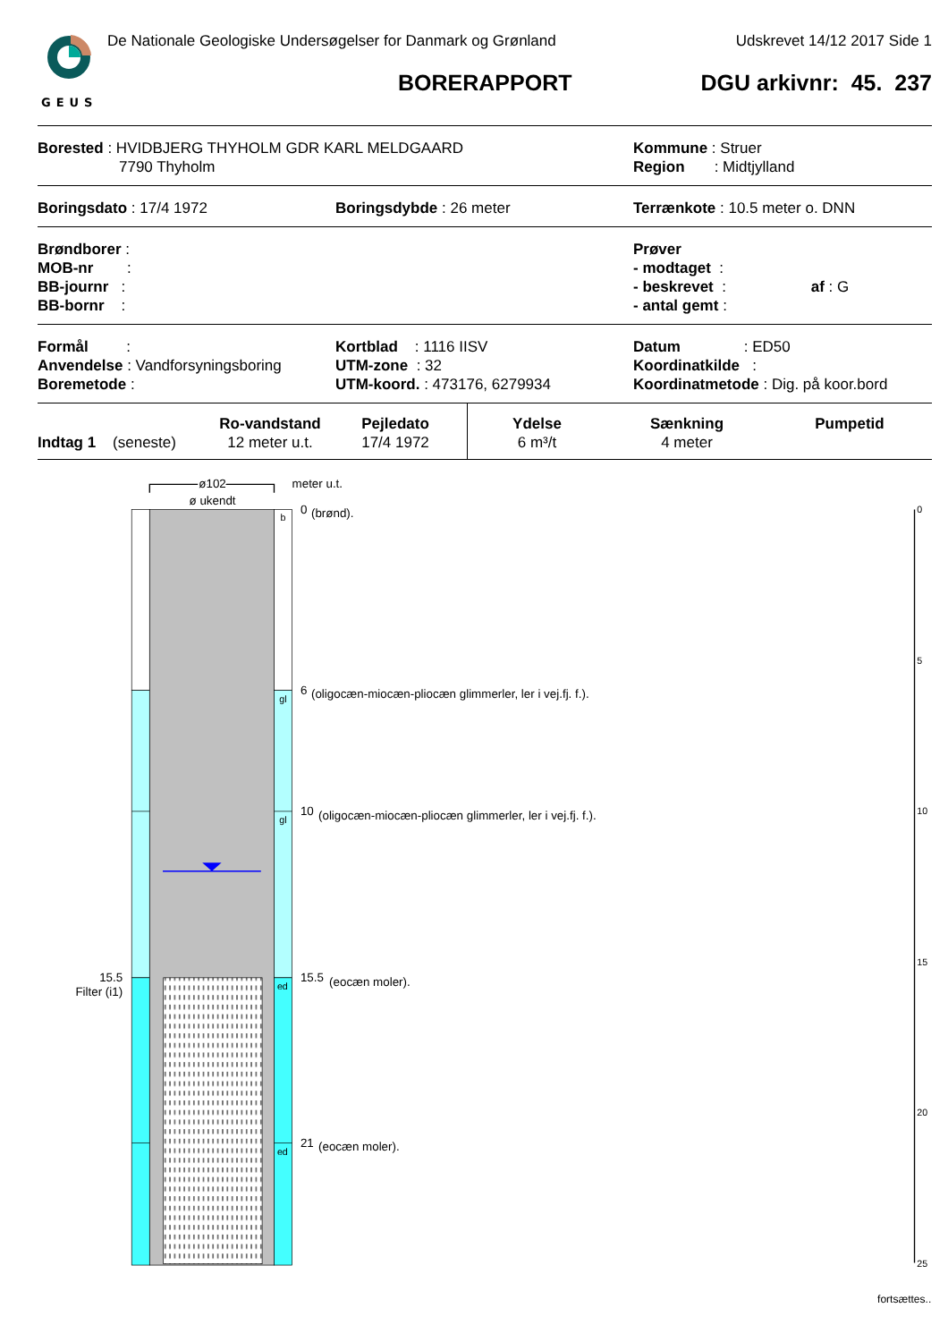GEUS
De Nationale Geologiske Undersøgelser for Danmark og Grønland Udskrevet 14/12 2017 Side 1
BORERAPPORT DGU arkivnr: 45. 237
Borested : HVIDBJERG THYHOLM GDR KARL MELDGAARD
7790 Thyholm
Kommune : Struer
Region : Midtjylland
Boringsdato : 17/4 1972 Boringsdybde : 26 meter Terrænkote : 10.5 meter o. DNN
Brøndborer :
MOB-nr :
BB-journr :
BB-bornr :
Prøver
- modtaget :
- beskrevet : af : G
- antal gemt :
Formål :
Anvendelse : Vandforsyningsboring
Boremetode :
Kortblad : 1116 IISV
UTM-zone : 32
UTM-koord. : 473176, 6279934
Datum : ED50
Koordinatkilde :
Koordinatmetode : Dig. på koor.bord
| | Ro-vandstand | Pejledato | Ydelse | Sænkning | Pumpetid |
| --- | --- | --- | --- | --- | --- |
| Indtag 1 (seneste) | 12 meter u.t. | 17/4 1972 | 6 m³/t | 4 meter | |
ø102
ø ukendt
meter u.t.
b
0
(brønd).
gl
6
(oligocæn-miocæn-pliocæn glimmerler, ler i vej.fj. f.).
gl
10
(oligocæn-miocæn-pliocæn glimmerler, ler i vej.fj. f.).
15.5
Filter (i1)
ed
15.5
(eocæn moler).
ed
21
(eocæn moler).
0
5
10
15
20
25
fortsættes..